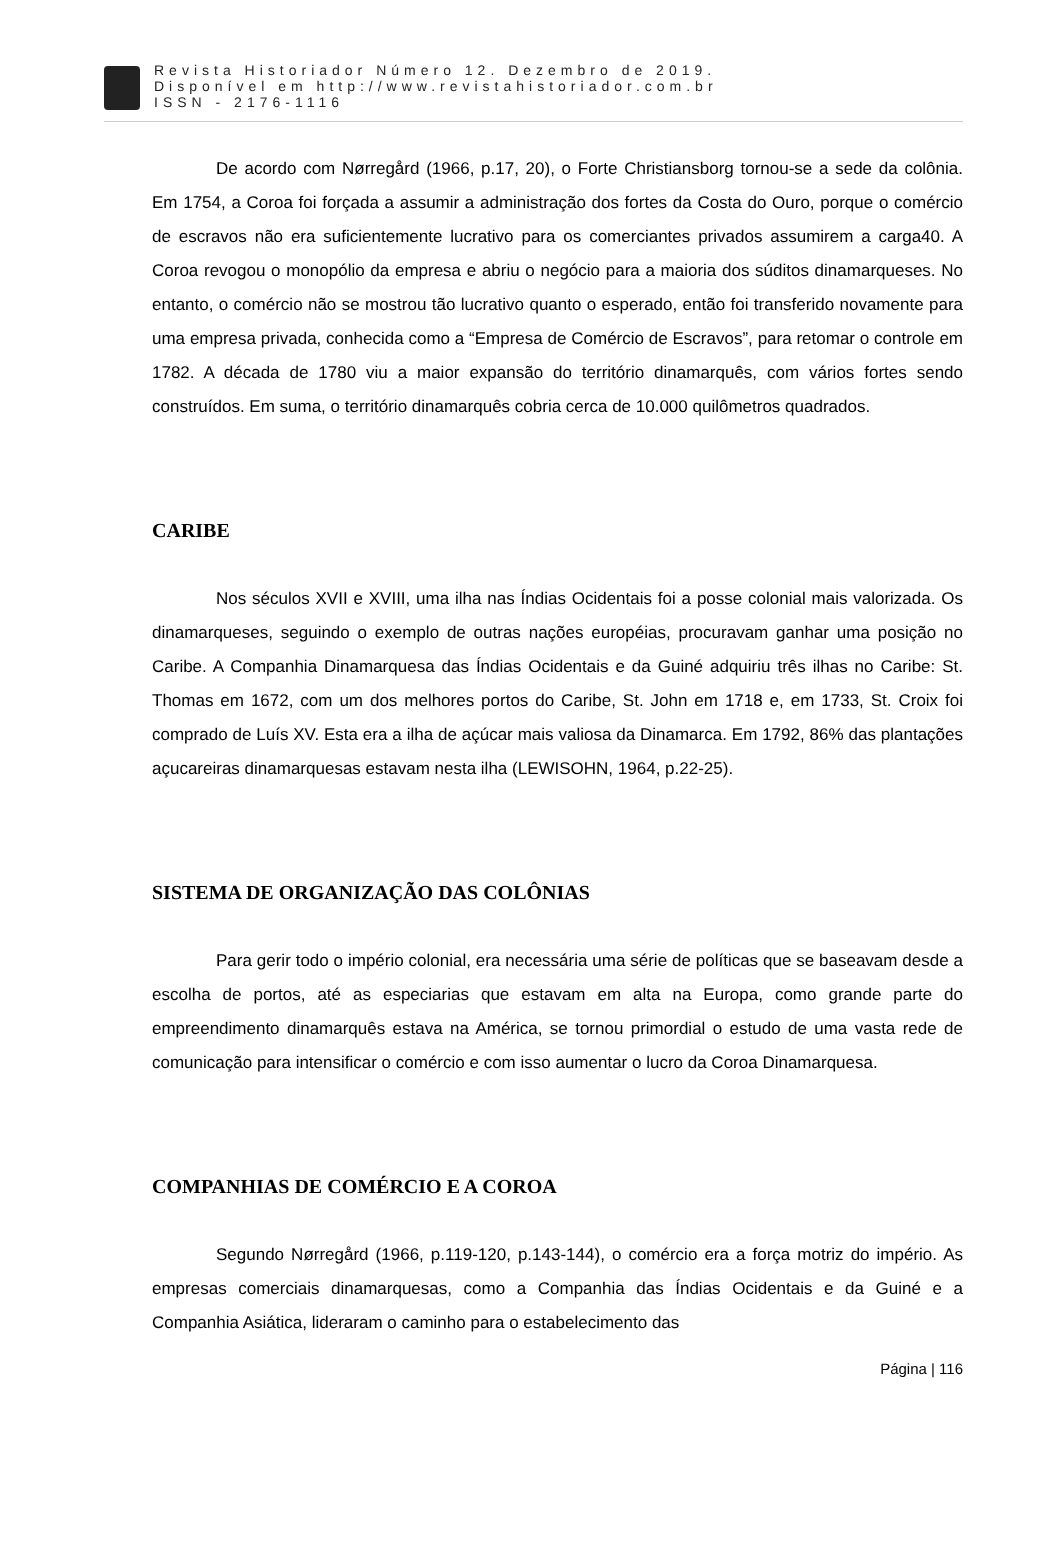Revista Historiador Número 12. Dezembro de 2019.
Disponível em http://www.revistahistoriador.com.br
ISSN - 2176-1116
De acordo com Nørregård (1966, p.17, 20), o Forte Christiansborg tornou-se a sede da colônia. Em 1754, a Coroa foi forçada a assumir a administração dos fortes da Costa do Ouro, porque o comércio de escravos não era suficientemente lucrativo para os comerciantes privados assumirem a carga40. A Coroa revogou o monopólio da empresa e abriu o negócio para a maioria dos súditos dinamarqueses. No entanto, o comércio não se mostrou tão lucrativo quanto o esperado, então foi transferido novamente para uma empresa privada, conhecida como a “Empresa de Comércio de Escravos”, para retomar o controle em 1782. A década de 1780 viu a maior expansão do território dinamarquês, com vários fortes sendo construídos. Em suma, o território dinamarquês cobria cerca de 10.000 quilômetros quadrados.
CARIBE
Nos séculos XVII e XVIII, uma ilha nas Índias Ocidentais foi a posse colonial mais valorizada. Os dinamarqueses, seguindo o exemplo de outras nações européias, procuravam ganhar uma posição no Caribe. A Companhia Dinamarquesa das Índias Ocidentais e da Guiné adquiriu três ilhas no Caribe: St. Thomas em 1672, com um dos melhores portos do Caribe, St. John em 1718 e, em 1733, St. Croix foi comprado de Luís XV. Esta era a ilha de açúcar mais valiosa da Dinamarca. Em 1792, 86% das plantações açucareiras dinamarquesas estavam nesta ilha (LEWISOHN, 1964, p.22-25).
SISTEMA DE ORGANIZAÇÃO DAS COLÔNIAS
Para gerir todo o império colonial, era necessária uma série de políticas que se baseavam desde a escolha de portos, até as especiarias que estavam em alta na Europa, como grande parte do empreendimento dinamarquês estava na América, se tornou primordial o estudo de uma vasta rede de comunicação para intensificar o comércio e com isso aumentar o lucro da Coroa Dinamarquesa.
COMPANHIAS DE COMÉRCIO E A COROA
Segundo Nørregård (1966, p.119-120, p.143-144), o comércio era a força motriz do império. As empresas comerciais dinamarquesas, como a Companhia das Índias Ocidentais e da Guiné e a Companhia Asiática, lideraram o caminho para o estabelecimento das
Página | 116